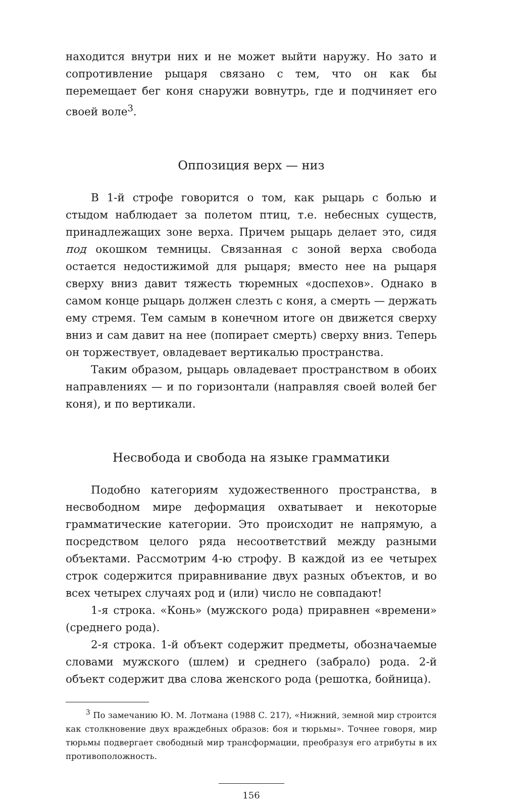находится внутри них и не может выйти наружу. Но зато и сопротивление рыцаря связано с тем, что он как бы перемещает бег коня снаружи вовнутрь, где и подчиняет его своей воле<sup>3</sup>.
Оппозиция верх — низ
В 1-й строфе говорится о том, как рыцарь с болью и стыдом наблюдает за полетом птиц, т.е. небесных существ, принадлежащих зоне верха. Причем рыцарь делает это, сидя под окошком темницы. Связанная с зоной верха свобода остается недостижимой для рыцаря; вместо нее на рыцаря сверху вниз давит тяжесть тюремных «доспехов». Однако в самом конце рыцарь должен слезть с коня, а смерть — держать ему стремя. Тем самым в конечном итоге он движется сверху вниз и сам давит на нее (попирает смерть) сверху вниз. Теперь он торжествует, овладевает вертикалью пространства.
Таким образом, рыцарь овладевает пространством в обоих направлениях — и по горизонтали (направляя своей волей бег коня), и по вертикали.
Несвобода и свобода на языке грамматики
Подобно категориям художественного пространства, в несвободном мире деформация охватывает и некоторые грамматические категории. Это происходит не напрямую, а посредством целого ряда несоответствий между разными объектами. Рассмотрим 4-ю строфу. В каждой из ее четырех строк содержится приравнивание двух разных объектов, и во всех четырех случаях род и (или) число не совпадают!
1-я строка. «Конь» (мужского рода) приравнен «времени» (среднего рода).
2-я строка. 1-й объект содержит предметы, обозначаемые словами мужского (шлем) и среднего (забрало) рода. 2-й объект содержит два слова женского рода (решотка, бойница).
<sup>3</sup> По замечанию Ю. М. Лотмана (1988 С. 217), «Нижний, земной мир строится как столкновение двух враждебных образов: боя и тюрьмы». Точнее говоря, мир тюрьмы подвергает свободный мир трансформации, преобразуя его атрибуты в их противоположность.
156